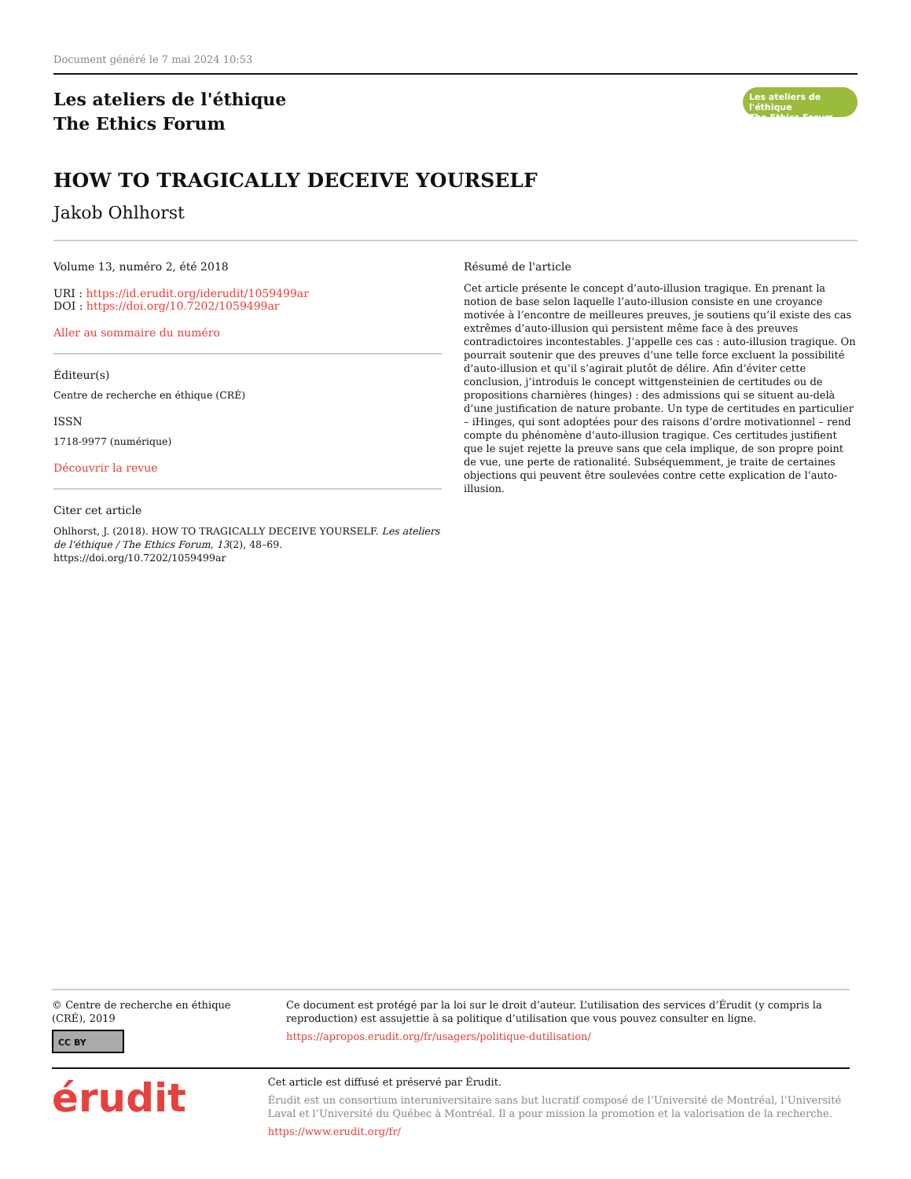Document généré le 7 mai 2024 10:53
Les ateliers de l'éthique
The Ethics Forum
Les ateliers de l'éthique
The Ethics Forum
HOW TO TRAGICALLY DECEIVE YOURSELF
Jakob Ohlhorst
Volume 13, numéro 2, été 2018
URI : https://id.erudit.org/iderudit/1059499ar
DOI : https://doi.org/10.7202/1059499ar
Aller au sommaire du numéro
Éditeur(s)
Centre de recherche en éthique (CRÉ)
ISSN
1718-9977 (numérique)
Découvrir la revue
Citer cet article
Ohlhorst, J. (2018). HOW TO TRAGICALLY DECEIVE YOURSELF. Les ateliers de l'éthique / The Ethics Forum, 13(2), 48–69. https://doi.org/10.7202/1059499ar
Résumé de l'article
Cet article présente le concept d’auto-illusion tragique. En prenant la notion de base selon laquelle l’auto-illusion consiste en une croyance motivée à l’encontre de meilleures preuves, je soutiens qu’il existe des cas extrêmes d’auto-illusion qui persistent même face à des preuves contradictoires incontestables. J’appelle ces cas : auto-illusion tragique. On pourrait soutenir que des preuves d’une telle force excluent la possibilité d’auto-illusion et qu’il s’agirait plutôt de délire. Afin d’éviter cette conclusion, j’introduis le concept wittgensteinien de certitudes ou de propositions charnières (hinges) : des admissions qui se situent au-delà d’une justification de nature probante. Un type de certitudes en particulier – iHinges, qui sont adoptées pour des raisons d’ordre motivationnel – rend compte du phénomène d’auto-illusion tragique. Ces certitudes justifient que le sujet rejette la preuve sans que cela implique, de son propre point de vue, une perte de rationalité. Subséquemment, je traite de certaines objections qui peuvent être soulevées contre cette explication de l’auto-illusion.
© Centre de recherche en éthique (CRÉ), 2019
CC BY
Ce document est protégé par la loi sur le droit d’auteur. L’utilisation des services d’Érudit (y compris la reproduction) est assujettie à sa politique d’utilisation que vous pouvez consulter en ligne.
https://apropos.erudit.org/fr/usagers/politique-dutilisation/
érudit
Cet article est diffusé et préservé par Érudit.
Érudit est un consortium interuniversitaire sans but lucratif composé de l’Université de Montréal, l’Université Laval et l’Université du Québec à Montréal. Il a pour mission la promotion et la valorisation de la recherche.
https://www.erudit.org/fr/